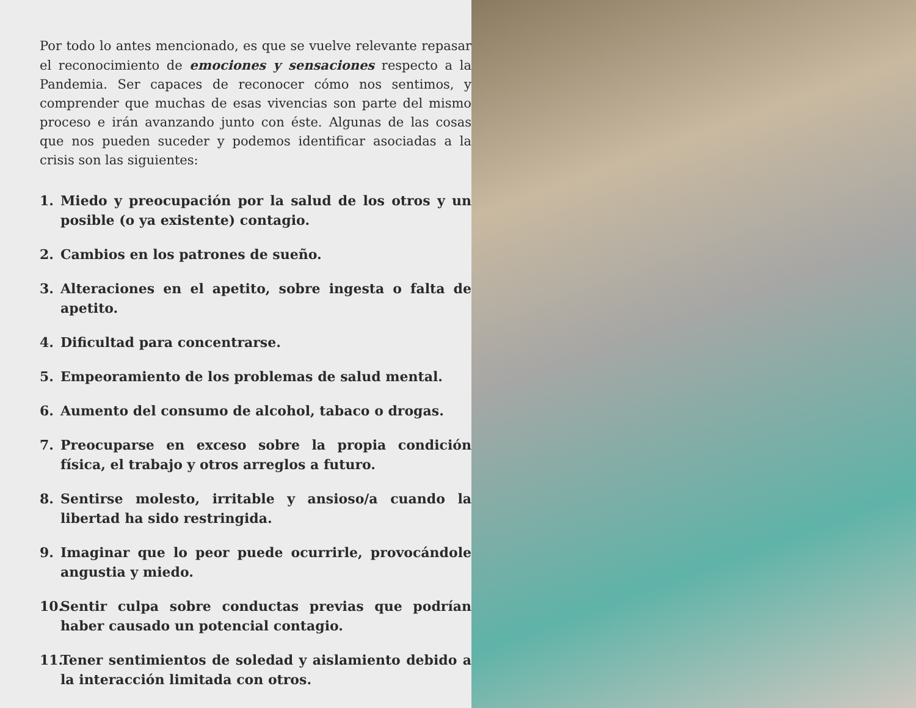Por todo lo antes mencionado, es que se vuelve relevante repasar el reconocimiento de emociones y sensaciones respecto a la Pandemia. Ser capaces de reconocer cómo nos sentimos, y comprender que muchas de esas vivencias son parte del mismo proceso e irán avanzando junto con éste. Algunas de las cosas que nos pueden suceder y podemos identificar asociadas a la crisis son las siguientes:
1. Miedo y preocupación por la salud de los otros y un posible (o ya existente) contagio.
2. Cambios en los patrones de sueño.
3. Alteraciones en el apetito, sobre ingesta o falta de apetito.
4. Dificultad para concentrarse.
5. Empeoramiento de los problemas de salud mental.
6. Aumento del consumo de alcohol, tabaco o drogas.
7. Preocuparse en exceso sobre la propia condición física, el trabajo y otros arreglos a futuro.
8. Sentirse molesto, irritable y ansioso/a cuando la libertad ha sido restringida.
9. Imaginar que lo peor puede ocurrirle, provocándole angustia y miedo.
10. Sentir culpa sobre conductas previas que podrían haber causado un potencial contagio.
11. Tener sentimientos de soledad y aislamiento debido a la interacción limitada con otros.